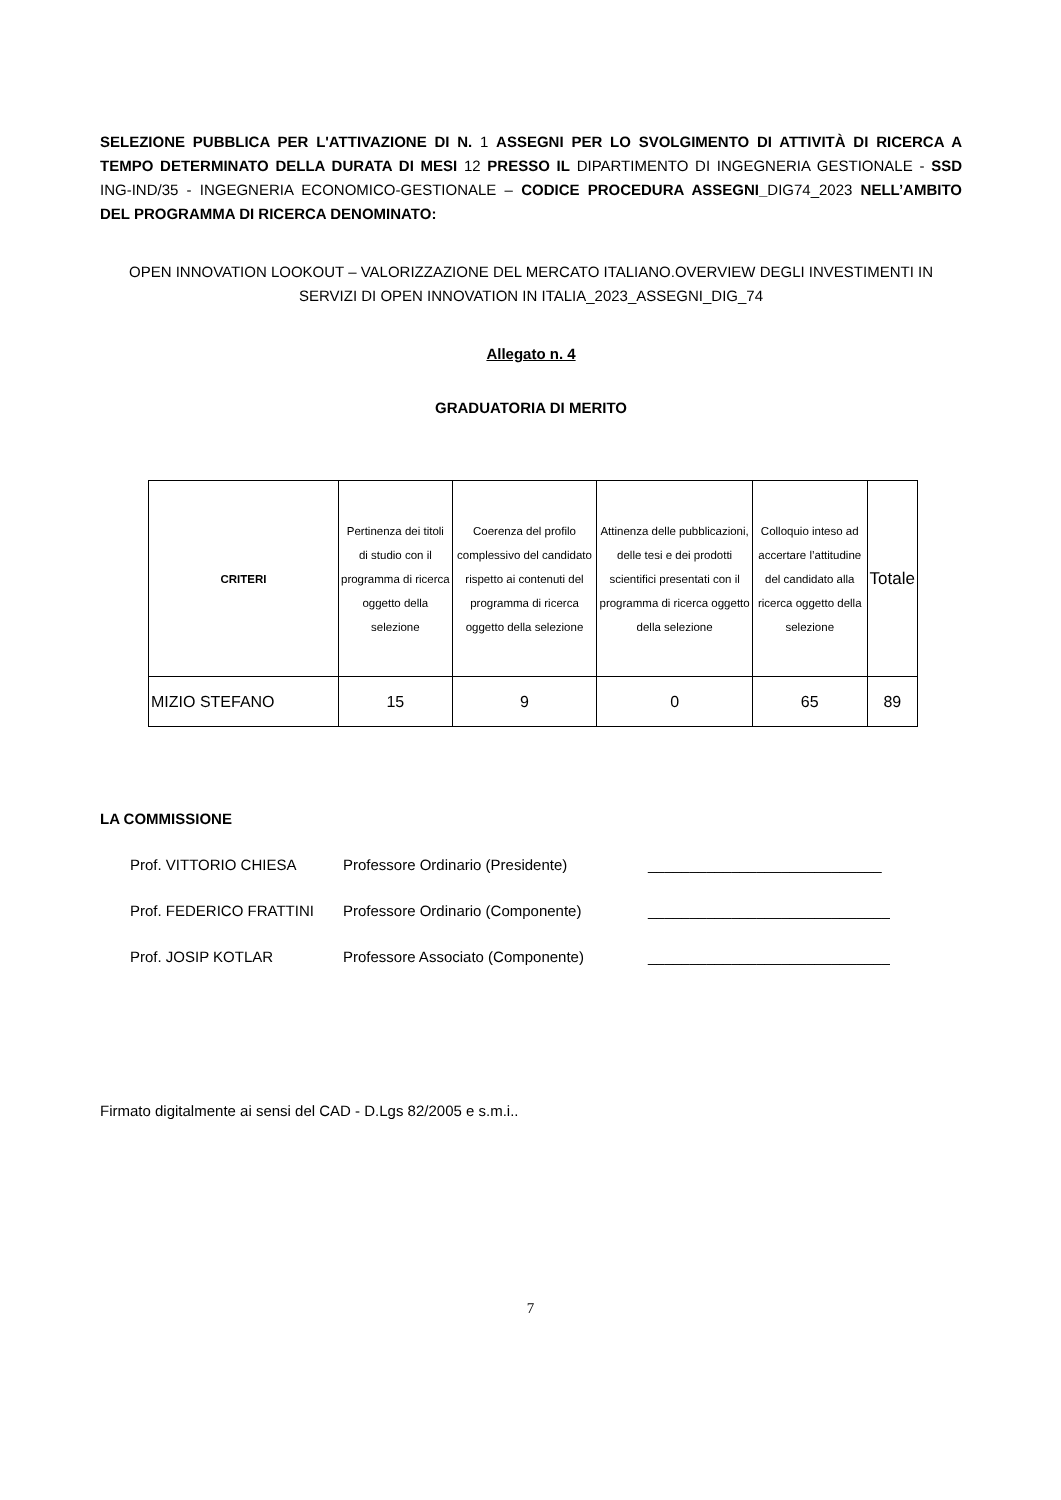SELEZIONE PUBBLICA PER L'ATTIVAZIONE DI N. 1 ASSEGNI PER LO SVOLGIMENTO DI ATTIVITÀ DI RICERCA A TEMPO DETERMINATO DELLA DURATA DI MESI 12 PRESSO IL DIPARTIMENTO DI INGEGNERIA GESTIONALE - SSD ING-IND/35 - INGEGNERIA ECONOMICO-GESTIONALE – CODICE PROCEDURA ASSEGNI_DIG74_2023 NELL’AMBITO DEL PROGRAMMA DI RICERCA DENOMINATO:
OPEN INNOVATION LOOKOUT – VALORIZZAZIONE DEL MERCATO ITALIANO.OVERVIEW DEGLI INVESTIMENTI IN SERVIZI DI OPEN INNOVATION IN ITALIA_2023_ASSEGNI_DIG_74
Allegato n. 4
GRADUATORIA DI MERITO
| CRITERI | Pertinenza dei titoli di studio con il programma di ricerca oggetto della selezione | Coerenza del profilo complessivo del candidato rispetto ai contenuti del programma di ricerca oggetto della selezione | Attinenza delle pubblicazioni, delle tesi e dei prodotti scientifici presentati con il programma di ricerca oggetto della selezione | Colloquio inteso ad accertare l’attitudine del candidato alla ricerca oggetto della selezione | Totale |
| --- | --- | --- | --- | --- | --- |
| MIZIO STEFANO | 15 | 9 | 0 | 65 | 89 |
LA COMMISSIONE
Prof. VITTORIO CHIESA Professore Ordinario (Presidente) ____________________________
Prof. FEDERICO FRATTINI Professore Ordinario (Componente) _____________________________
Prof. JOSIP KOTLAR Professore Associato (Componente) _____________________________
Firmato digitalmente ai sensi del CAD - D.Lgs 82/2005 e s.m.i..
7